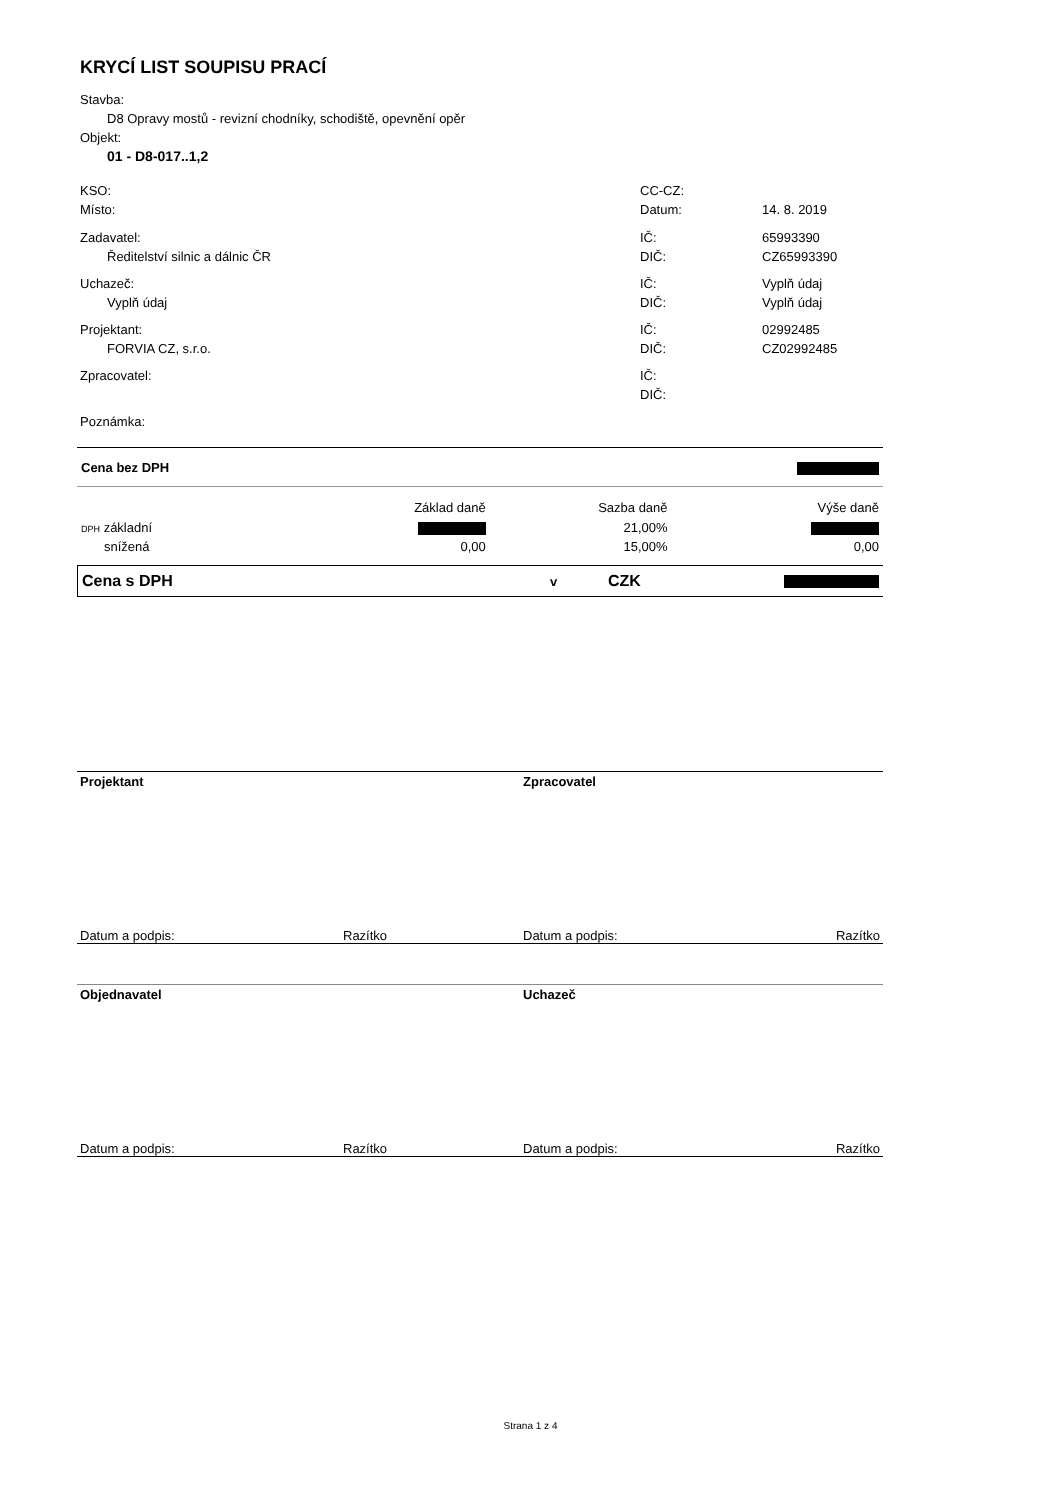KRYCÍ LIST SOUPISU PRACÍ
Stavba:
D8 Opravy mostů - revizní chodníky, schodiště, opevnění opěr
Objekt:
01 - D8-017..1,2
KSO: CC-CZ:
Místo: Datum: 14. 8. 2019
Zadavatel: IČ: 65993390
Ředitelství silnic a dálnic ČR DIČ: CZ65993390
Uchazeč: IČ: Vyplň údaj
Vyplň údaj DIČ: Vyplň údaj
Projektant: IČ: 02992485
FORVIA CZ, s.r.o. DIČ: CZ02992485
Zpracovatel: IČ:
DIČ:
Poznámka:
| Cena bez DPH | | | |
| | Základ daně | Sazba daně | Výše daně |
| DPH základní | | 21,00% | |
| snížená | 0,00 | 15,00% | 0,00 |
| Cena s DPH | v | CZK | |
Projektant Zpracovatel
Datum a podpis: Razítko Datum a podpis: Razítko
Objednavatel Uchazeč
Datum a podpis: Razítko Datum a podpis: Razítko
Strana 1 z 4